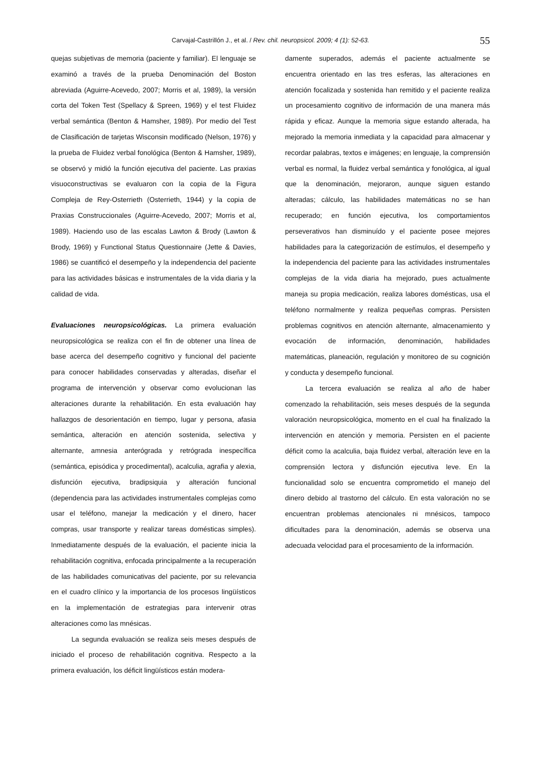Carvajal-Castrillón J., et al. / Rev. chil. neuropsicol. 2009; 4 (1): 52-63. 55
quejas subjetivas de memoria (paciente y familiar). El lenguaje se examinó a través de la prueba Denominación del Boston abreviada (Aguirre-Acevedo, 2007; Morris et al, 1989), la versión corta del Token Test (Spellacy & Spreen, 1969) y el test Fluidez verbal semántica (Benton & Hamsher, 1989). Por medio del Test de Clasificación de tarjetas Wisconsin modificado (Nelson, 1976) y la prueba de Fluidez verbal fonológica (Benton & Hamsher, 1989), se observó y midió la función ejecutiva del paciente. Las praxias visuoconstructivas se evaluaron con la copia de la Figura Compleja de Rey-Osterrieth (Osterrieth, 1944) y la copia de Praxias Construccionales (Aguirre-Acevedo, 2007; Morris et al, 1989). Haciendo uso de las escalas Lawton & Brody (Lawton & Brody, 1969) y Functional Status Questionnaire (Jette & Davies, 1986) se cuantificó el desempeño y la independencia del paciente para las actividades básicas e instrumentales de la vida diaria y la calidad de vida.
Evaluaciones neuropsicológicas. La primera evaluación neuropsicológica se realiza con el fin de obtener una línea de base acerca del desempeño cognitivo y funcional del paciente para conocer habilidades conservadas y alteradas, diseñar el programa de intervención y observar como evolucionan las alteraciones durante la rehabilitación. En esta evaluación hay hallazgos de desorientación en tiempo, lugar y persona, afasia semántica, alteración en atención sostenida, selectiva y alternante, amnesia anterógrada y retrógrada inespecífica (semántica, episódica y procedimental), acalculia, agrafia y alexia, disfunción ejecutiva, bradipsiquia y alteración funcional (dependencia para las actividades instrumentales complejas como usar el teléfono, manejar la medicación y el dinero, hacer compras, usar transporte y realizar tareas domésticas simples). Inmediatamente después de la evaluación, el paciente inicia la rehabilitación cognitiva, enfocada principalmente a la recuperación de las habilidades comunicativas del paciente, por su relevancia en el cuadro clínico y la importancia de los procesos lingüísticos en la implementación de estrategias para intervenir otras alteraciones como las mnésicas.
La segunda evaluación se realiza seis meses después de iniciado el proceso de rehabilitación cognitiva. Respecto a la primera evaluación, los déficit lingüísticos están modera-
damente superados, además el paciente actualmente se encuentra orientado en las tres esferas, las alteraciones en atención focalizada y sostenida han remitido y el paciente realiza un procesamiento cognitivo de información de una manera más rápida y eficaz. Aunque la memoria sigue estando alterada, ha mejorado la memoria inmediata y la capacidad para almacenar y recordar palabras, textos e imágenes; en lenguaje, la comprensión verbal es normal, la fluidez verbal semántica y fonológica, al igual que la denominación, mejoraron, aunque siguen estando alteradas; cálculo, las habilidades matemáticas no se han recuperado; en función ejecutiva, los comportamientos perseverativos han disminuído y el paciente posee mejores habilidades para la categorización de estímulos, el desempeño y la independencia del paciente para las actividades instrumentales complejas de la vida diaria ha mejorado, pues actualmente maneja su propia medicación, realiza labores domésticas, usa el teléfono normalmente y realiza pequeñas compras. Persisten problemas cognitivos en atención alternante, almacenamiento y evocación de información, denominación, habilidades matemáticas, planeación, regulación y monitoreo de su cognición y conducta y desempeño funcional.
La tercera evaluación se realiza al año de haber comenzado la rehabilitación, seis meses después de la segunda valoración neuropsicológica, momento en el cual ha finalizado la intervención en atención y memoria. Persisten en el paciente déficit como la acalculia, baja fluidez verbal, alteración leve en la comprensión lectora y disfunción ejecutiva leve. En la funcionalidad solo se encuentra comprometido el manejo del dinero debido al trastorno del cálculo. En esta valoración no se encuentran problemas atencionales ni mnésicos, tampoco dificultades para la denominación, además se observa una adecuada velocidad para el procesamiento de la información.